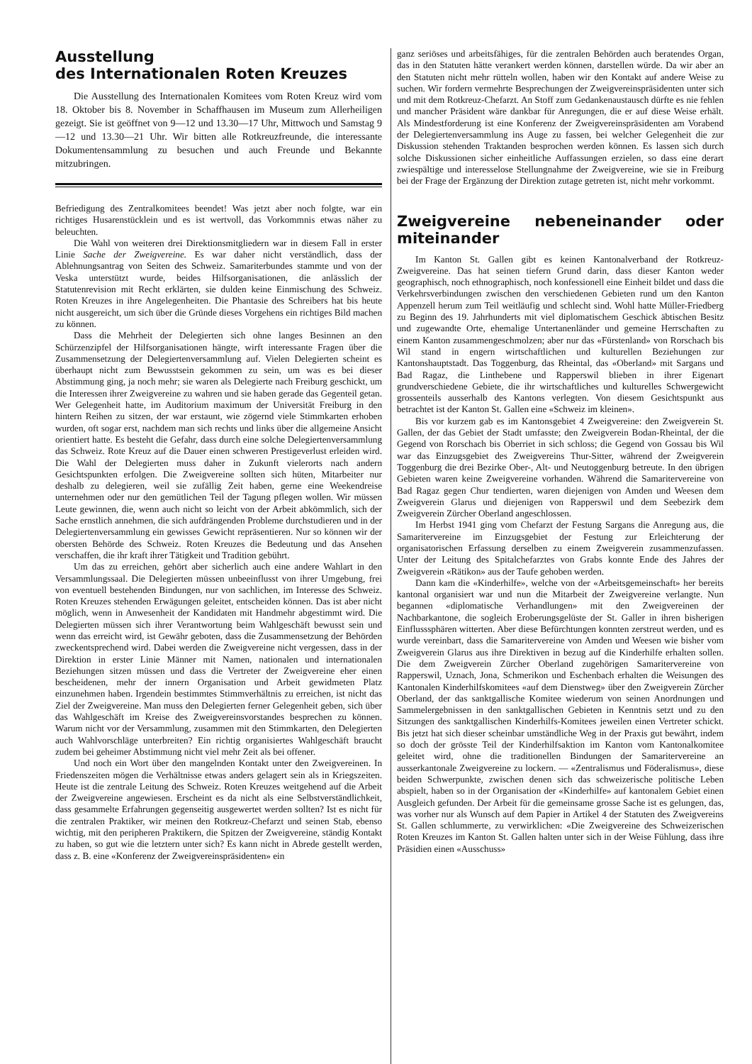Ausstellung
des Internationalen Roten Kreuzes
Die Ausstellung des Internationalen Komitees vom Roten Kreuz wird vom 18. Oktober bis 8. November in Schaffhausen im Museum zum Allerheiligen gezeigt. Sie ist geöffnet von 9—12 und 13.30—17 Uhr, Mittwoch und Samstag 9—12 und 13.30—21 Uhr. Wir bitten alle Rotkreuzfreunde, die interessante Dokumentensammlung zu besuchen und auch Freunde und Bekannte mitzubringen.
Befriedigung des Zentralkomitees beendet! Was jetzt aber noch folgte, war ein richtiges Husarenstücklein und es ist wertvoll, das Vorkommnis etwas näher zu beleuchten.
Die Wahl von weiteren drei Direktionsmitgliedern war in diesem Fall in erster Linie Sache der Zweigvereine. Es war daher nicht verständlich, dass der Ablehnungsantrag von Seiten des Schweiz. Samariterbundes stammte und von der Veska unterstützt wurde, beides Hilfsorganisationen, die anlässlich der Statutenrevision mit Recht erklärten, sie dulden keine Einmischung des Schweiz. Roten Kreuzes in ihre Angelegenheiten. Die Phantasie des Schreibers hat bis heute nicht ausgereicht, um sich über die Gründe dieses Vorgehens ein richtiges Bild machen zu können.
Dass die Mehrheit der Delegierten sich ohne langes Besinnen an den Schürzenzipfel der Hilfsorganisationen hängte, wirft interessante Fragen über die Zusammensetzung der Delegiertenversammlung auf. Vielen Delegierten scheint es überhaupt nicht zum Bewusstsein gekommen zu sein, um was es bei dieser Abstimmung ging, ja noch mehr; sie waren als Delegierte nach Freiburg geschickt, um die Interessen ihrer Zweigvereine zu wahren und sie haben gerade das Gegenteil getan. Wer Gelegenheit hatte, im Auditorium maximum der Universität Freiburg in den hintern Reihen zu sitzen, der war erstaunt, wie zögernd viele Stimmkarten erhoben wurden, oft sogar erst, nachdem man sich rechts und links über die allgemeine Ansicht orientiert hatte. Es besteht die Gefahr, dass durch eine solche Delegiertenversammlung das Schweiz. Rote Kreuz auf die Dauer einen schweren Prestigeverlust erleiden wird. Die Wahl der Delegierten muss daher in Zukunft vielerorts nach andern Gesichtspunkten erfolgen. Die Zweigvereine sollten sich hüten, Mitarbeiter nur deshalb zu delegieren, weil sie zufällig Zeit haben, gerne eine Weekendreise unternehmen oder nur den gemütlichen Teil der Tagung pflegen wollen. Wir müssen Leute gewinnen, die, wenn auch nicht so leicht von der Arbeit abkömmlich, sich der Sache ernstlich annehmen, die sich aufdrängenden Probleme durchstudieren und in der Delegiertenversammlung ein gewisses Gewicht repräsentieren. Nur so können wir der obersten Behörde des Schweiz. Roten Kreuzes die Bedeutung und das Ansehen verschaffen, die ihr kraft ihrer Tätigkeit und Tradition gebührt.
Um das zu erreichen, gehört aber sicherlich auch eine andere Wahlart in den Versammlungssaal. Die Delegierten müssen unbeeinflusst von ihrer Umgebung, frei von eventuell bestehenden Bindungen, nur von sachlichen, im Interesse des Schweiz. Roten Kreuzes stehenden Erwägungen geleitet, entscheiden können. Das ist aber nicht möglich, wenn in Anwesenheit der Kandidaten mit Handmehr abgestimmt wird. Die Delegierten müssen sich ihrer Verantwortung beim Wahlgeschäft bewusst sein und wenn das erreicht wird, ist Gewähr geboten, dass die Zusammensetzung der Behörden zweckentsprechend wird. Dabei werden die Zweigvereine nicht vergessen, dass in der Direktion in erster Linie Männer mit Namen, nationalen und internationalen Beziehungen sitzen müssen und dass die Vertreter der Zweigvereine eher einen bescheidenen, mehr der innern Organisation und Arbeit gewidmeten Platz einzunehmen haben. Irgendein bestimmtes Stimmverhältnis zu erreichen, ist nicht das Ziel der Zweigvereine. Man muss den Delegierten ferner Gelegenheit geben, sich über das Wahlgeschäft im Kreise des Zweigvereinsvorstandes besprechen zu können. Warum nicht vor der Versammlung, zusammen mit den Stimmkarten, den Delegierten auch Wahlvorschläge unterbreiten? Ein richtig organisiertes Wahlgeschäft braucht zudem bei geheimer Abstimmung nicht viel mehr Zeit als bei offener.
Und noch ein Wort über den mangelnden Kontakt unter den Zweigvereinen. In Friedenszeiten mögen die Verhältnisse etwas anders gelagert sein als in Kriegszeiten. Heute ist die zentrale Leitung des Schweiz. Roten Kreuzes weitgehend auf die Arbeit der Zweigvereine angewiesen. Erscheint es da nicht als eine Selbstverständlichkeit, dass gesammelte Erfahrungen gegenseitig ausgewertet werden sollten? Ist es nicht für die zentralen Praktiker, wir meinen den Rotkreuz-Chefarzt und seinen Stab, ebenso wichtig, mit den peripheren Praktikern, die Spitzen der Zweigvereine, ständig Kontakt zu haben, so gut wie die letztern unter sich? Es kann nicht in Abrede gestellt werden, dass z. B. eine «Konferenz der Zweigvereinspräsidenten» ein
ganz seriöses und arbeitsfähiges, für die zentralen Behörden auch beratendes Organ, das in den Statuten hätte verankert werden können, darstellen würde. Da wir aber an den Statuten nicht mehr rütteln wollen, haben wir den Kontakt auf andere Weise zu suchen. Wir fordern vermehrte Besprechungen der Zweigvereinspräsidenten unter sich und mit dem Rotkreuz-Chefarzt. An Stoff zum Gedankenaustausch dürfte es nie fehlen und mancher Präsident wäre dankbar für Anregungen, die er auf diese Weise erhält. Als Mindestforderung ist eine Konferenz der Zweigvereinspräsidenten am Vorabend der Delegiertenversammlung ins Auge zu fassen, bei welcher Gelegenheit die zur Diskussion stehenden Traktanden besprochen werden können. Es lassen sich durch solche Diskussionen sicher einheitliche Auffassungen erzielen, so dass eine derart zwiespältige und interesselose Stellungnahme der Zweigvereine, wie sie in Freiburg bei der Frage der Ergänzung der Direktion zutage getreten ist, nicht mehr vorkommt.
Zweigvereine nebeneinander oder miteinander
Im Kanton St. Gallen gibt es keinen Kantonalverband der Rotkreuz-Zweigvereine. Das hat seinen tiefern Grund darin, dass dieser Kanton weder geographisch, noch ethnographisch, noch konfessionell eine Einheit bildet und dass die Verkehrsverbindungen zwischen den verschiedenen Gebieten rund um den Kanton Appenzell herum zum Teil weitläufig und schlecht sind. Wohl hatte Müller-Friedberg zu Beginn des 19. Jahrhunderts mit viel diplomatischem Geschick äbtischen Besitz und zugewandte Orte, ehemalige Untertanenländer und gemeine Herrschaften zu einem Kanton zusammengeschmolzen; aber nur das «Fürstenland» von Rorschach bis Wil stand in engern wirtschaftlichen und kulturellen Beziehungen zur Kantonshauptstadt. Das Toggenburg, das Rheintal, das «Oberland» mit Sargans und Bad Ragaz, die Linthebene und Rapperswil blieben in ihrer Eigenart grundverschiedene Gebiete, die ihr wirtschaftliches und kulturelles Schwergewicht grossenteils ausserhalb des Kantons verlegten. Von diesem Gesichtspunkt aus betrachtet ist der Kanton St. Gallen eine «Schweiz im kleinen».
Bis vor kurzem gab es im Kantonsgebiet 4 Zweigvereine: den Zweigverein St. Gallen, der das Gebiet der Stadt umfasste; den Zweigverein Bodan-Rheintal, der die Gegend von Rorschach bis Oberriet in sich schloss; die Gegend von Gossau bis Wil war das Einzugsgebiet des Zweigvereins Thur-Sitter, während der Zweigverein Toggenburg die drei Bezirke Ober-, Alt- und Neutoggenburg betreute. In den übrigen Gebieten waren keine Zweigvereine vorhanden. Während die Samaritervereine von Bad Ragaz gegen Chur tendierten, waren diejenigen von Amden und Weesen dem Zweigverein Glarus und diejenigen von Rapperswil und dem Seebezirk dem Zweigverein Zürcher Oberland angeschlossen.
Im Herbst 1941 ging vom Chefarzt der Festung Sargans die Anregung aus, die Samaritervereine im Einzugsgebiet der Festung zur Erleichterung der organisatorischen Erfassung derselben zu einem Zweigverein zusammenzufassen. Unter der Leitung des Spitalchefarztes von Grabs konnte Ende des Jahres der Zweigverein «Rätikon» aus der Taufe gehoben werden.
Dann kam die «Kinderhilfe», welche von der «Arbeitsgemeinschaft» her bereits kantonal organisiert war und nun die Mitarbeit der Zweigvereine verlangte. Nun begannen «diplomatische Verhandlungen» mit den Zweigvereinen der Nachbarkantone, die sogleich Eroberungsgelüste der St. Galler in ihren bisherigen Einflusssphären witterten. Aber diese Befürchtungen konnten zerstreut werden, und es wurde vereinbart, dass die Samaritervereine von Amden und Weesen wie bisher vom Zweigverein Glarus aus ihre Direktiven in bezug auf die Kinderhilfe erhalten sollen. Die dem Zweigverein Zürcher Oberland zugehörigen Samaritervereine von Rapperswil, Uznach, Jona, Schmerikon und Eschenbach erhalten die Weisungen des Kantonalen Kinderhilfskomitees «auf dem Dienstweg» über den Zweigverein Zürcher Oberland, der das sanktgallische Komitee wiederum von seinen Anordnungen und Sammelergebnissen in den sanktgallischen Gebieten in Kenntnis setzt und zu den Sitzungen des sanktgallischen Kinderhilfs-Komitees jeweilen einen Vertreter schickt. Bis jetzt hat sich dieser scheinbar umständliche Weg in der Praxis gut bewährt, indem so doch der grösste Teil der Kinderhilfsaktion im Kanton vom Kantonalkomitee geleitet wird, ohne die traditionellen Bindungen der Samaritervereine an ausserkantonale Zweigvereine zu lockern. — «Zentralismus und Föderalismus», diese beiden Schwerpunkte, zwischen denen sich das schweizerische politische Leben abspielt, haben so in der Organisation der «Kinderhilfe» auf kantonalem Gebiet einen Ausgleich gefunden. Der Arbeit für die gemeinsame grosse Sache ist es gelungen, das, was vorher nur als Wunsch auf dem Papier in Artikel 4 der Statuten des Zweigvereins St. Gallen schlummerte, zu verwirklichen: «Die Zweigvereine des Schweizerischen Roten Kreuzes im Kanton St. Gallen halten unter sich in der Weise Fühlung, dass ihre Präsidien einen «Ausschuss»